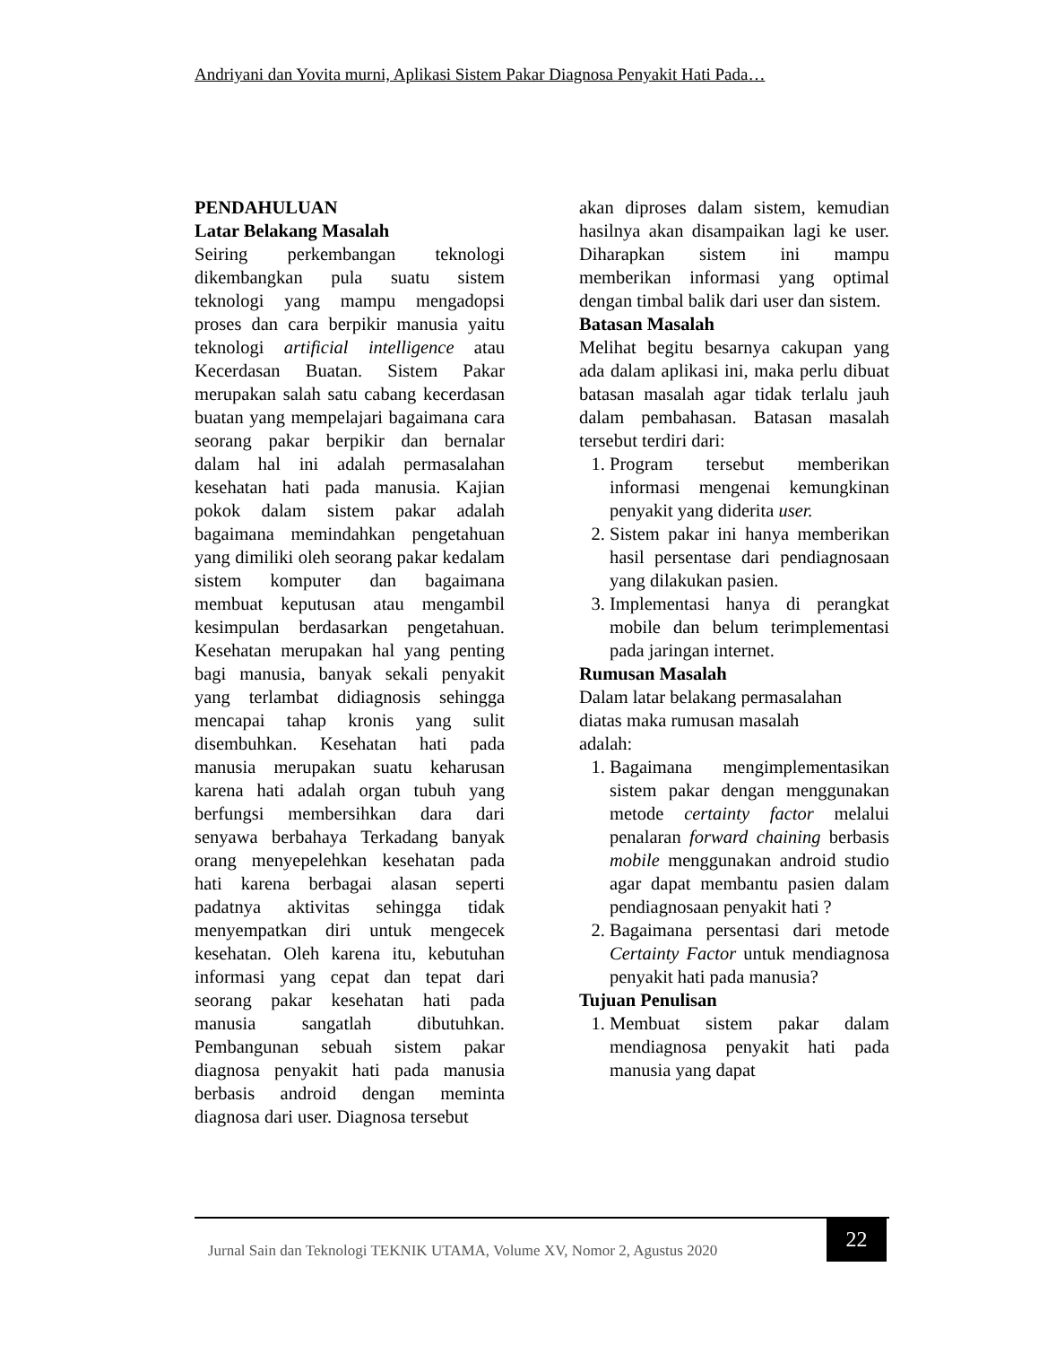Andriyani dan Yovita murni, Aplikasi Sistem Pakar Diagnosa Penyakit Hati Pada…
PENDAHULUAN
Latar Belakang Masalah
Seiring perkembangan teknologi dikembangkan pula suatu sistem teknologi yang mampu mengadopsi proses dan cara berpikir manusia yaitu teknologi artificial intelligence atau Kecerdasan Buatan. Sistem Pakar merupakan salah satu cabang kecerdasan buatan yang mempelajari bagaimana cara seorang pakar berpikir dan bernalar dalam hal ini adalah permasalahan kesehatan hati pada manusia. Kajian pokok dalam sistem pakar adalah bagaimana memindahkan pengetahuan yang dimiliki oleh seorang pakar kedalam sistem komputer dan bagaimana membuat keputusan atau mengambil kesimpulan berdasarkan pengetahuan. Kesehatan merupakan hal yang penting bagi manusia, banyak sekali penyakit yang terlambat didiagnosis sehingga mencapai tahap kronis yang sulit disembuhkan. Kesehatan hati pada manusia merupakan suatu keharusan karena hati adalah organ tubuh yang berfungsi membersihkan dara dari senyawa berbahaya Terkadang banyak orang menyepelehkan kesehatan pada hati karena berbagai alasan seperti padatnya aktivitas sehingga tidak menyempatkan diri untuk mengecek kesehatan. Oleh karena itu, kebutuhan informasi yang cepat dan tepat dari seorang pakar kesehatan hati pada manusia sangatlah dibutuhkan. Pembangunan sebuah sistem pakar diagnosa penyakit hati pada manusia berbasis android dengan meminta diagnosa dari user. Diagnosa tersebut
akan diproses dalam sistem, kemudian hasilnya akan disampaikan lagi ke user. Diharapkan sistem ini mampu memberikan informasi yang optimal dengan timbal balik dari user dan sistem.
Batasan Masalah
Melihat begitu besarnya cakupan yang ada dalam aplikasi ini, maka perlu dibuat batasan masalah agar tidak terlalu jauh dalam pembahasan. Batasan masalah tersebut terdiri dari:
1. Program tersebut memberikan informasi mengenai kemungkinan penyakit yang diderita user.
2. Sistem pakar ini hanya memberikan hasil persentase dari pendiagnosaan yang dilakukan pasien.
3. Implementasi hanya di perangkat mobile dan belum terimplementasi pada jaringan internet.
Rumusan Masalah
Dalam latar belakang permasalahan
diatas maka rumusan masalah
adalah:
1. Bagaimana mengimplementasikan sistem pakar dengan menggunakan metode certainty factor melalui penalaran forward chaining berbasis mobile menggunakan android studio agar dapat membantu pasien dalam pendiagnosaan penyakit hati ?
2. Bagaimana persentasi dari metode Certainty Factor untuk mendiagnosa penyakit hati pada manusia?
Tujuan Penulisan
1. Membuat sistem pakar dalam mendiagnosa penyakit hati pada manusia yang dapat
Jurnal Sain dan Teknologi TEKNIK UTAMA, Volume XV, Nomor 2, Agustus 2020
22